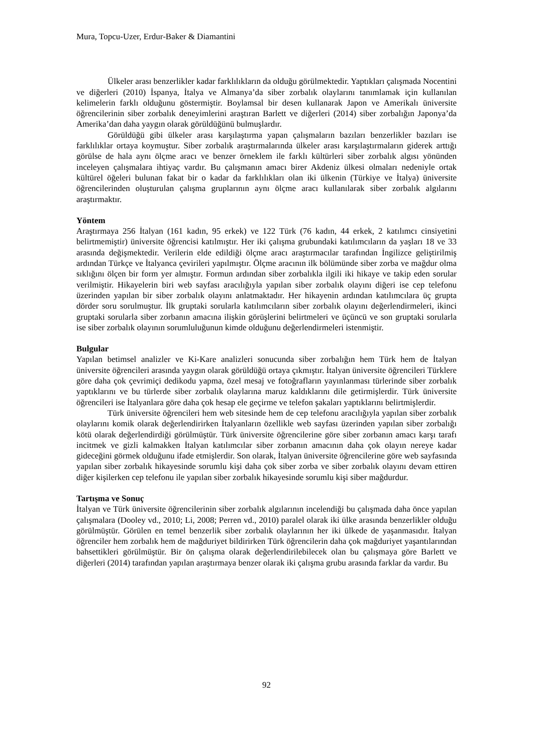Mura, Topcu-Uzer, Erdur-Baker & Diamantini
Ülkeler arası benzerlikler kadar farklılıkların da olduğu görülmektedir. Yaptıkları çalışmada Nocentini ve diğerleri (2010) İspanya, İtalya ve Almanya’da siber zorbalık olaylarını tanımlamak için kullanılan kelimelerin farklı olduğunu göstermiştir. Boylamsal bir desen kullanarak Japon ve Amerikalı üniversite öğrencilerinin siber zorbalık deneyimlerini araştıran Barlett ve diğerleri (2014) siber zorbalığın Japonya’da Amerika’dan daha yaygın olarak görüldüğünü bulmuşlardır.
Görüldüğü gibi ülkeler arası karşılaştırma yapan çalışmaların bazıları benzerlikler bazıları ise farklılıklar ortaya koymuştur. Siber zorbalık araştırmalarında ülkeler arası karşılaştırmaların giderek arttığı görülse de hala aynı ölçme aracı ve benzer örneklem ile farklı kültürleri siber zorbalık algısı yönünden inceleyen çalışmalara ihtiyaç vardır. Bu çalışmanın amacı birer Akdeniz ülkesi olmaları nedeniyle ortak kültürel öğeleri bulunan fakat bir o kadar da farklılıkları olan iki ülkenin (Türkiye ve İtalya) üniversite öğrencilerinden oluşturulan çalışma gruplarının aynı ölçme aracı kullanılarak siber zorbalık algılarını araştırmaktır.
Yöntem
Araştırmaya 256 İtalyan (161 kadın, 95 erkek) ve 122 Türk (76 kadın, 44 erkek, 2 katılımcı cinsiyetini belirtmemiştir) üniversite öğrencisi katılmıştır. Her iki çalışma grubundaki katılımcıların da yaşları 18 ve 33 arasında değişmektedir. Verilerin elde edildiği ölçme aracı araştırmacılar tarafından İngilizce geliştirilmiş ardından Türkçe ve İtalyanca çevirileri yapılmıştır. Ölçme aracının ilk bölümünde siber zorba ve mağdur olma sıklığını ölçen bir form yer almıştır. Formun ardından siber zorbalıkla ilgili iki hikaye ve takip eden sorular verilmiştir. Hikayelerin biri web sayfası aracılığıyla yapılan siber zorbalık olayını diğeri ise cep telefonu üzerinden yapılan bir siber zorbalık olayını anlatmaktadır. Her hikayenin ardından katılımcılara üç grupta dörder soru sorulmuştur. İlk gruptaki sorularla katılımcıların siber zorbalık olayını değerlendirmeleri, ikinci gruptaki sorularla siber zorbanın amacına ilişkin görüşlerini belirtmeleri ve üçüncü ve son gruptaki sorularla ise siber zorbalık olayının sorumluluğunun kimde olduğunu değerlendirmeleri istenmiştir.
Bulgular
Yapılan betimsel analizler ve Ki-Kare analizleri sonucunda siber zorbalığın hem Türk hem de İtalyan üniversite öğrencileri arasında yaygın olarak görüldüğü ortaya çıkmıştır. İtalyan üniversite öğrencileri Türklere göre daha çok çevrimiçi dedikodu yapma, özel mesaj ve fotoğrafların yayınlanması türlerinde siber zorbalık yaptıklarını ve bu türlerde siber zorbalık olaylarına maruz kaldıklarını dile getirmişlerdir. Türk üniversite öğrencileri ise İtalyanlara göre daha çok hesap ele geçirme ve telefon şakaları yaptıklarını belirtmişlerdir.
Türk üniversite öğrencileri hem web sitesinde hem de cep telefonu aracılığıyla yapılan siber zorbalık olaylarını komik olarak değerlendirirken İtalyanların özellikle web sayfası üzerinden yapılan siber zorbalığı kötü olarak değerlendirdiği görülmüştür. Türk üniversite öğrencilerine göre siber zorbanın amacı karşı tarafı incitmek ve gizli kalmakken İtalyan katılımcılar siber zorbanın amacının daha çok olayın nereye kadar gideceğini görmek olduğunu ifade etmişlerdir. Son olarak, İtalyan üniversite öğrencilerine göre web sayfasında yapılan siber zorbalık hikayesinde sorumlu kişi daha çok siber zorba ve siber zorbalık olayını devam ettiren diğer kişilerken cep telefonu ile yapılan siber zorbalık hikayesinde sorumlu kişi siber mağdurdur.
Tartışma ve Sonuç
İtalyan ve Türk üniversite öğrencilerinin siber zorbalık algılarının incelendiği bu çalışmada daha önce yapılan çalışmalara (Dooley vd., 2010; Li, 2008; Perren vd., 2010) paralel olarak iki ülke arasında benzerlikler olduğu görülmüştür. Görülen en temel benzerlik siber zorbalık olaylarının her iki ülkede de yaşanmasıdır. İtalyan öğrenciler hem zorbalık hem de mağduriyet bildirirken Türk öğrencilerin daha çok mağduriyet yaşantılarından bahsettikleri görülmüştür. Bir ön çalışma olarak değerlendirilebilecek olan bu çalışmaya göre Barlett ve diğerleri (2014) tarafından yapılan araştırmaya benzer olarak iki çalışma grubu arasında farklar da vardır. Bu
92